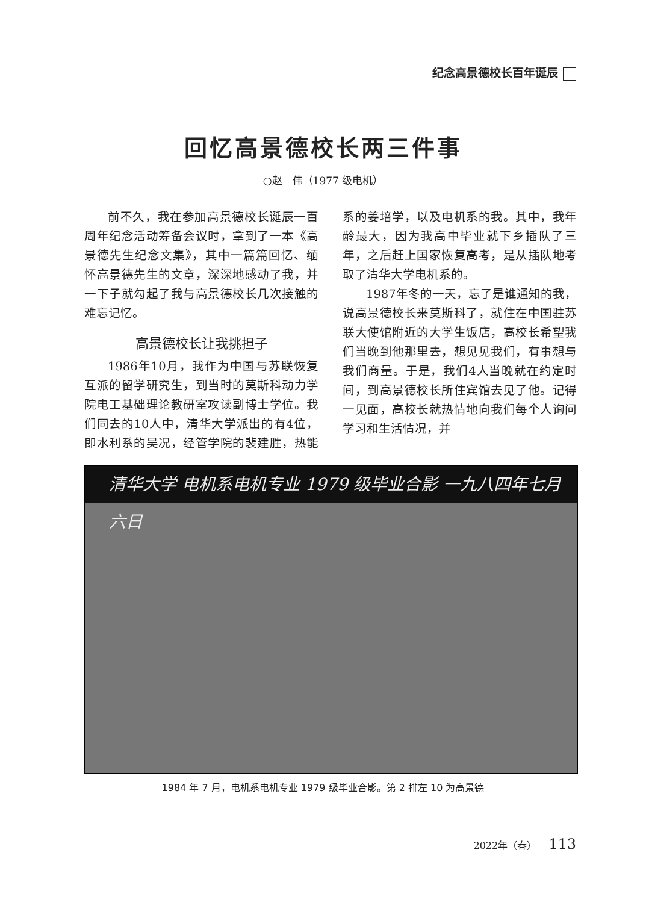纪念高景德校长百年诞辰
回忆高景德校长两三件事
○赵　伟（1977 级电机）
前不久，我在参加高景德校长诞辰一百周年纪念活动筹备会议时，拿到了一本《高景德先生纪念文集》，其中一篇篇回忆、缅怀高景德先生的文章，深深地感动了我，并一下子就勾起了我与高景德校长几次接触的难忘记忆。
高景德校长让我挑担子
1986年10月，我作为中国与苏联恢复互派的留学研究生，到当时的莫斯科动力学院电工基础理论教研室攻读副博士学位。我们同去的10人中，清华大学派出的有4位，即水利系的吴况，经管学院的裴建胜，热能系的姜培学，以及电机系的我。其中，我年龄最大，因为我高中毕业就下乡插队了三年，之后赶上国家恢复高考，是从插队地考取了清华大学电机系的。
1987年冬的一天，忘了是谁通知的我，说高景德校长来莫斯科了，就住在中国驻苏联大使馆附近的大学生饭店，高校长希望我们当晚到他那里去，想见见我们，有事想与我们商量。于是，我们4人当晚就在约定时间，到高景德校长所住宾馆去见了他。记得一见面，高校长就热情地向我们每个人询问学习和生活情况，并
清华大学 电机系电机专业 1979 级毕业合影 一九八四年七月六日
1984 年 7 月，电机系电机专业 1979 级毕业合影。第 2 排左 10 为高景德
2022年（春） 113